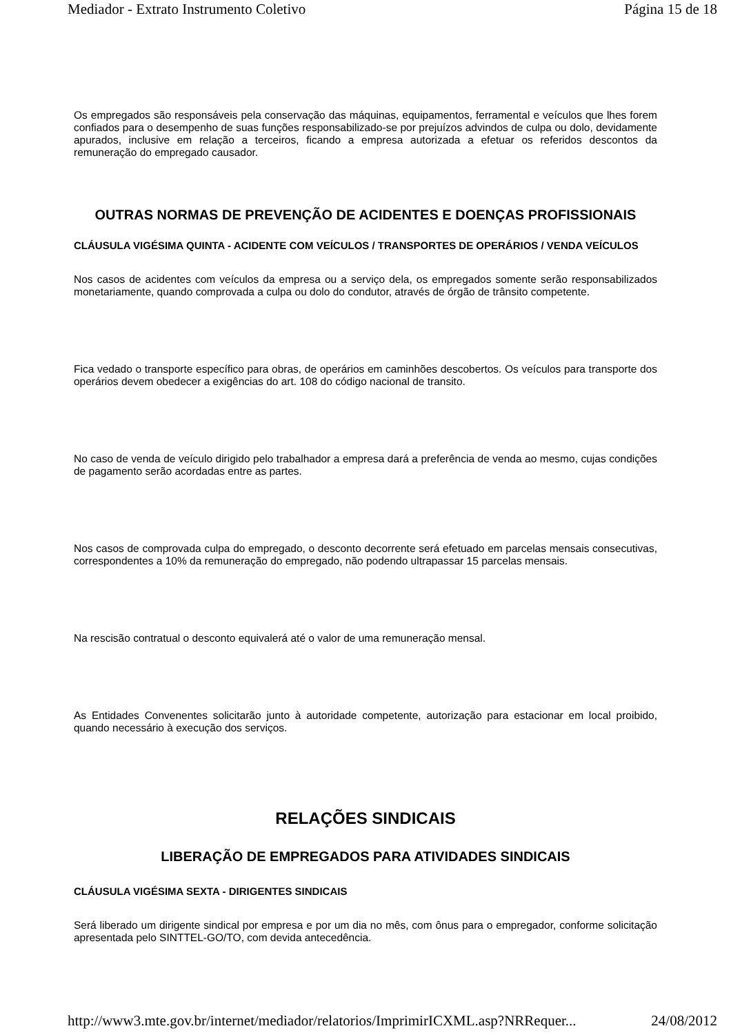Mediador - Extrato Instrumento Coletivo Página 15 de 18
Os empregados são responsáveis pela conservação das máquinas, equipamentos, ferramental e veículos que lhes forem confiados para o desempenho de suas funções responsabilizado-se por prejuízos advindos de culpa ou dolo, devidamente apurados, inclusive em relação a terceiros, ficando a empresa autorizada a efetuar os referidos descontos da remuneração do empregado causador.
OUTRAS NORMAS DE PREVENÇÃO DE ACIDENTES E DOENÇAS PROFISSIONAIS
CLÁUSULA VIGÉSIMA QUINTA - ACIDENTE COM VEÍCULOS / TRANSPORTES DE OPERÁRIOS / VENDA VEÍCULOS
Nos casos de acidentes com veículos da empresa ou a serviço dela, os empregados somente serão responsabilizados monetariamente, quando comprovada a culpa ou dolo do condutor, através de órgão de trânsito competente.
Fica vedado o transporte específico para obras, de operários em caminhões descobertos. Os veículos para transporte dos operários devem obedecer a exigências do art. 108 do código nacional de transito.
No caso de venda de veículo dirigido pelo trabalhador a empresa dará a preferência de venda ao mesmo, cujas condições de pagamento serão acordadas entre as partes.
Nos casos de comprovada culpa do empregado, o desconto decorrente será efetuado em parcelas mensais consecutivas, correspondentes a 10% da remuneração do empregado, não podendo ultrapassar 15 parcelas mensais.
Na rescisão contratual o desconto equivalerá até o valor de uma remuneração mensal.
As Entidades Convenentes solicitarão junto à autoridade competente, autorização para estacionar em local proibido, quando necessário à execução dos serviços.
RELAÇÕES SINDICAIS
LIBERAÇÃO DE EMPREGADOS PARA ATIVIDADES SINDICAIS
CLÁUSULA VIGÉSIMA SEXTA - DIRIGENTES SINDICAIS
Será liberado um dirigente sindical por empresa e por um dia no mês, com ônus para o empregador, conforme solicitação apresentada pelo SINTTEL-GO/TO, com devida antecedência.
http://www3.mte.gov.br/internet/mediador/relatorios/ImprimirICXML.asp?NRRequer... 24/08/2012